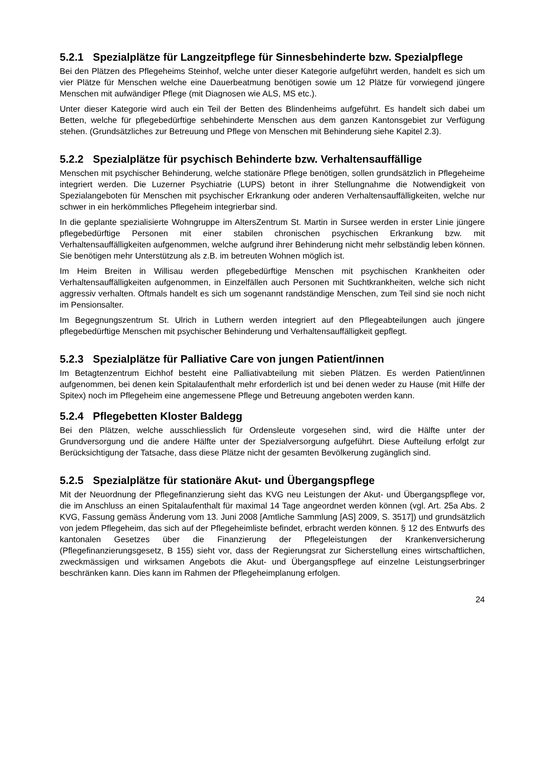5.2.1 Spezialplätze für Langzeitpflege für Sinnesbehinderte bzw. Spezialpflege
Bei den Plätzen des Pflegeheims Steinhof, welche unter dieser Kategorie aufgeführt werden, handelt es sich um vier Plätze für Menschen welche eine Dauerbeatmung benötigen sowie um 12 Plätze für vorwiegend jüngere Menschen mit aufwändiger Pflege (mit Diagnosen wie ALS, MS etc.).
Unter dieser Kategorie wird auch ein Teil der Betten des Blindenheims aufgeführt. Es handelt sich dabei um Betten, welche für pflegebedürftige sehbehinderte Menschen aus dem ganzen Kantonsgebiet zur Verfügung stehen. (Grundsätzliches zur Betreuung und Pflege von Menschen mit Behinderung siehe Kapitel 2.3).
5.2.2 Spezialplätze für psychisch Behinderte bzw. Verhaltensauffällige
Menschen mit psychischer Behinderung, welche stationäre Pflege benötigen, sollen grundsätzlich in Pflegeheime integriert werden. Die Luzerner Psychiatrie (LUPS) betont in ihrer Stellungnahme die Notwendigkeit von Spezialangeboten für Menschen mit psychischer Erkrankung oder anderen Verhaltensauffälligkeiten, welche nur schwer in ein herkömmliches Pflegeheim integrierbar sind.
In die geplante spezialisierte Wohngruppe im AltersZentrum St. Martin in Sursee werden in erster Linie jüngere pflegebedürftige Personen mit einer stabilen chronischen psychischen Erkrankung bzw. mit Verhaltensauffälligkeiten aufgenommen, welche aufgrund ihrer Behinderung nicht mehr selbständig leben können. Sie benötigen mehr Unterstützung als z.B. im betreuten Wohnen möglich ist.
Im Heim Breiten in Willisau werden pflegebedürftige Menschen mit psychischen Krankheiten oder Verhaltensauffälligkeiten aufgenommen, in Einzelfällen auch Personen mit Suchtkrankheiten, welche sich nicht aggressiv verhalten. Oftmals handelt es sich um sogenannt randständige Menschen, zum Teil sind sie noch nicht im Pensionsalter.
Im Begegnungszentrum St. Ulrich in Luthern werden integriert auf den Pflegeabteilungen auch jüngere pflegebedürftige Menschen mit psychischer Behinderung und Verhaltensauffälligkeit gepflegt.
5.2.3 Spezialplätze für Palliative Care von jungen Patient/innen
Im Betagtenzentrum Eichhof besteht eine Palliativabteilung mit sieben Plätzen. Es werden Patient/innen aufgenommen, bei denen kein Spitalaufenthalt mehr erforderlich ist und bei denen weder zu Hause (mit Hilfe der Spitex) noch im Pflegeheim eine angemessene Pflege und Betreuung angeboten werden kann.
5.2.4 Pflegebetten Kloster Baldegg
Bei den Plätzen, welche ausschliesslich für Ordensleute vorgesehen sind, wird die Hälfte unter der Grundversorgung und die andere Hälfte unter der Spezialversorgung aufgeführt. Diese Aufteilung erfolgt zur Berücksichtigung der Tatsache, dass diese Plätze nicht der gesamten Bevölkerung zugänglich sind.
5.2.5 Spezialplätze für stationäre Akut- und Übergangspflege
Mit der Neuordnung der Pflegefinanzierung sieht das KVG neu Leistungen der Akut- und Übergangspflege vor, die im Anschluss an einen Spitalaufenthalt für maximal 14 Tage angeordnet werden können (vgl. Art. 25a Abs. 2 KVG, Fassung gemäss Änderung vom 13. Juni 2008 [Amtliche Sammlung [AS] 2009, S. 3517]) und grundsätzlich von jedem Pflegeheim, das sich auf der Pflegeheimliste befindet, erbracht werden können. § 12 des Entwurfs des kantonalen Gesetzes über die Finanzierung der Pflegeleistungen der Krankenversicherung (Pflegefinanzierungsgesetz, B 155) sieht vor, dass der Regierungsrat zur Sicherstellung eines wirtschaftlichen, zweckmässigen und wirksamen Angebots die Akut- und Übergangspflege auf einzelne Leistungserbringer beschränken kann. Dies kann im Rahmen der Pflegeheimplanung erfolgen.
24